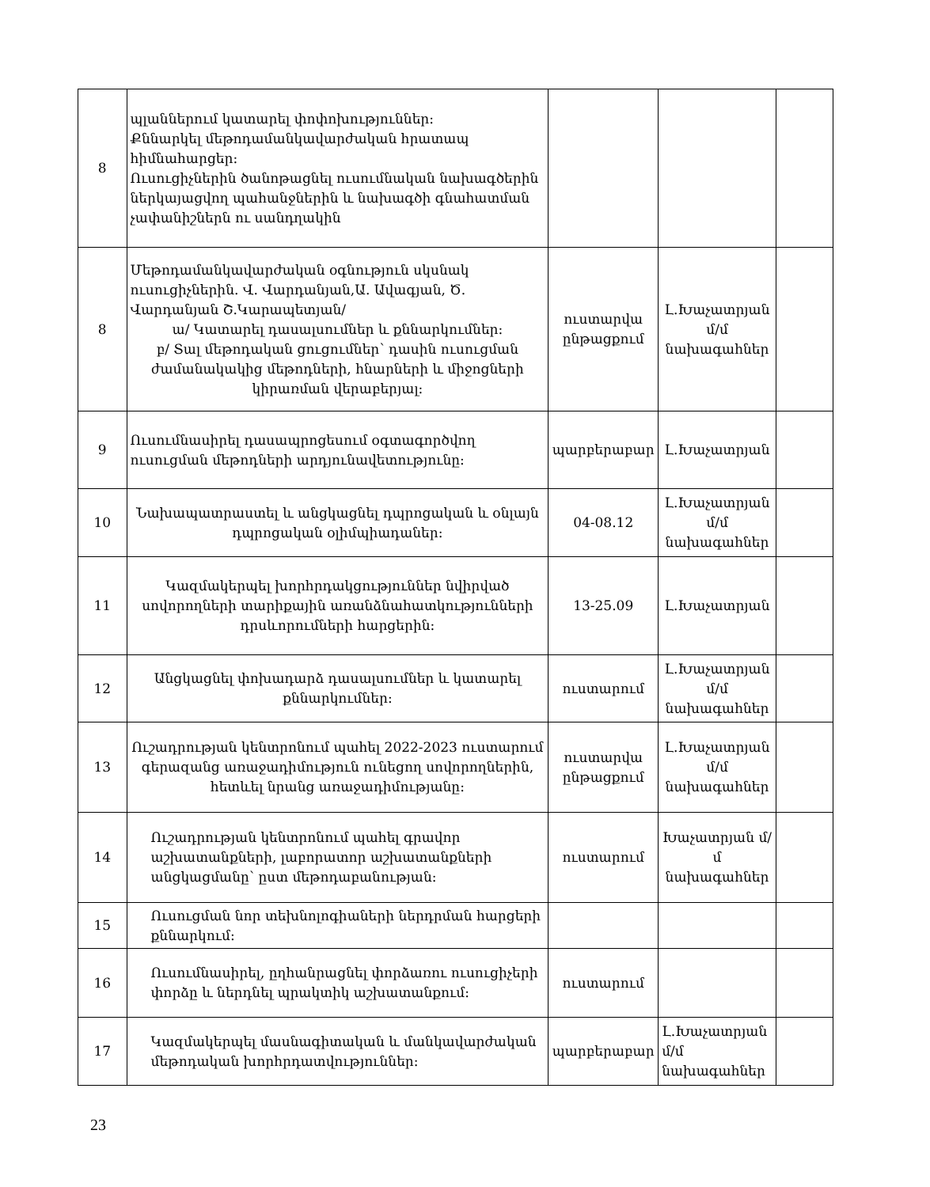| 8 | պլաններում կատարել փոփոխություններ: Քննարկել մեթոդամանկավարժական հրատապ հիմնահարցեր: Ուսուցիչներին ծանոթացնել ուսումնական նախագծերին ներկայացվող պահանջներին և նախագծի գնահատման չափանիշներն ու սանդղակին | | | |
| 8 | Մեթոդամանկավարժական օգնություն սկսնակ ուսուցիչներին. Վ. Վարդանյան,Ա. Ավագյան, Ծ. Վարդանյան Շ.Կարապետյան/ ա/ Կատարել դասալսումներ և քննարկումներ: բ/ Տալ մեթոդական ցուցումներ՝ դասին ուսուցման ժամանակակից մեթոդների, հնարների և միջոցների կիրառման վերաբերյալ: | ուստարվա ընթացքում | Լ.Խաչատրյան մ/մ նախագահներ | |
| 9 | Ուսումնասիրել դասապրոցեսում օգտագործվող ուսուցման մեթոդների արդյունավետությունը: | պարբերաբար | Լ.Խաչատրյան | |
| 10 | Նախապատրաստել և անցկացնել դպրոցական և օնլայն դպրոցական օլիմպիադաներ: | 04-08.12 | Լ.Խաչատրյան մ/մ նախագահներ | |
| 11 | Կազմակերպել խորհրդակցություններ նվիրված սովորողների տարիքային առանձնահատկությունների դրսևորումների հարցերին: | 13-25.09 | Լ.Խաչատրյան | |
| 12 | Անցկացնել փոխադարձ դասալսումներ և կատարել քննարկումներ: | ուստարում | Լ.Խաչատրյան մ/մ նախագահներ | |
| 13 | Ուշադրության կենտրոնում պահել 2022-2023 ուստարում գերազանց առաջադիմություն ունեցող սովորողներին, հետևել նրանց առաջադիմությանը: | ուստարվա ընթացքում | Լ.Խաչատրյան մ/մ նախագահներ | |
| 14 | Ուշադրության կենտրոնում պահել գրավոր աշխատանքների, լաբորատոր աշխատանքների անցկացմանը՝ ըստ մեթոդաբանության: | ուստարում | Խաչատրյան մ/մ նախագահներ | |
| 15 | Ուսուցման նոր տեխնոլոգիաների ներդրման հարցերի քննարկում: | | | |
| 16 | Ուսումնասիրել, ըղհանրացնել փորձառու ուսուցիչերի փորձը և ներդնել պրակտիկ աշխատանքում: | ուստարում | | |
| 17 | Կազմակերպել մասնագիտական և մանկավարժական մեթոդական խորհրդատվություններ: | պարբերաբար | Լ.Խաչատրյան մ/մ նախագահներ | |
23